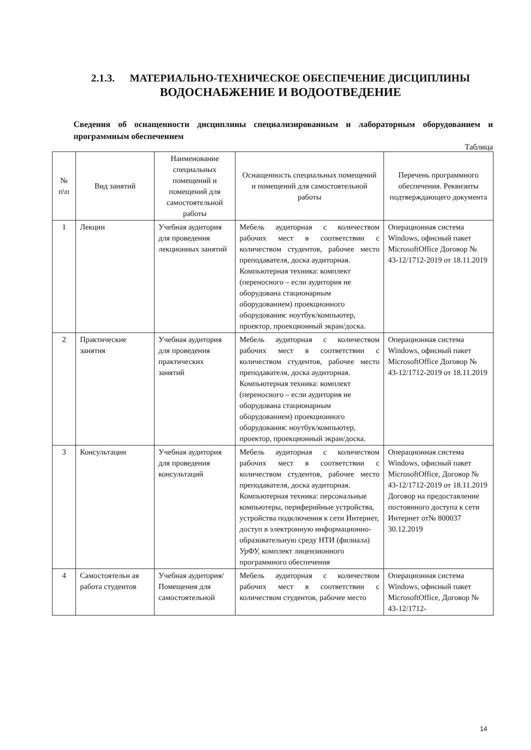2.1.3. МАТЕРИАЛЬНО-ТЕХНИЧЕСКОЕ ОБЕСПЕЧЕНИЕ ДИСЦИПЛИНЫ
ВОДОСНАБЖЕНИЕ И ВОДООТВЕДЕНИЕ
Сведения об оснащенности дисциплины специализированным и лабораторным оборудованием и программным обеспечением
Таблица
| № п\п | Вид занятий | Наименование специальных помещений и помещений для самостоятельной работы | Оснащенность специальных помещений и помещений для самостоятельной работы | Перечень программного обеспечения. Реквизиты подтверждающего документа |
| --- | --- | --- | --- | --- |
| 1 | Лекции | Учебная аудитория для проведения лекционных занятий | Мебель аудиторная с количеством рабочих мест в соответствии с количеством студентов, рабочее место преподавателя, доска аудиторная. Компьютерная техника: комплект (переносного – если аудитория не оборудована стационарным оборудованием) проекционного оборудования: ноутбук/компьютер, проектор, проекционный экран/доска. | Операционная система Windows, офисный пакет MicrosoftOffice Договор № 43-12/1712-2019 от 18.11.2019 |
| 2 | Практические занятия | Учебная аудитория для проведения практических занятий | Мебель аудиторная с количеством рабочих мест в соответствии с количеством студентов, рабочее место преподавателя, доска аудиторная. Компьютерная техника: комплект (переносного – если аудитория не оборудована стационарным оборудованием) проекционного оборудования: ноутбук/компьютер, проектор, проекционный экран/доска. | Операционная система Windows, офисный пакет MicrosoftOffice Договор № 43-12/1712-2019 от 18.11.2019 |
| 3 | Консультации | Учебная аудитория для проведения консультаций | Мебель аудиторная с количеством рабочих мест в соответствии с количеством студентов, рабочее место преподавателя, доска аудиторная. Компьютерная техника: персональные компьютеры, периферийные устройства, устройства подключения к сети Интернет, доступ в электронную информационно-образовательную среду НТИ (филиала) УрФУ, комплект лицензионного программного обеспечения | Операционная система Windows, офисный пакет MicrosoftOffice, Договор № 43-12/1712-2019 от 18.11.2019 Договор на предоставление постоянного доступа к сети Интернет от№ 800037 30.12.2019 |
| 4 | Самостоятельн ая работа студентов | Учебная аудитория/ Помещения для самостоятельной | Мебель аудиторная с количеством рабочих мест в соответствии с количеством студентов, рабочее место | Операционная система Windows, офисный пакет MicrosoftOffice, Договор № 43-12/1712- |
14